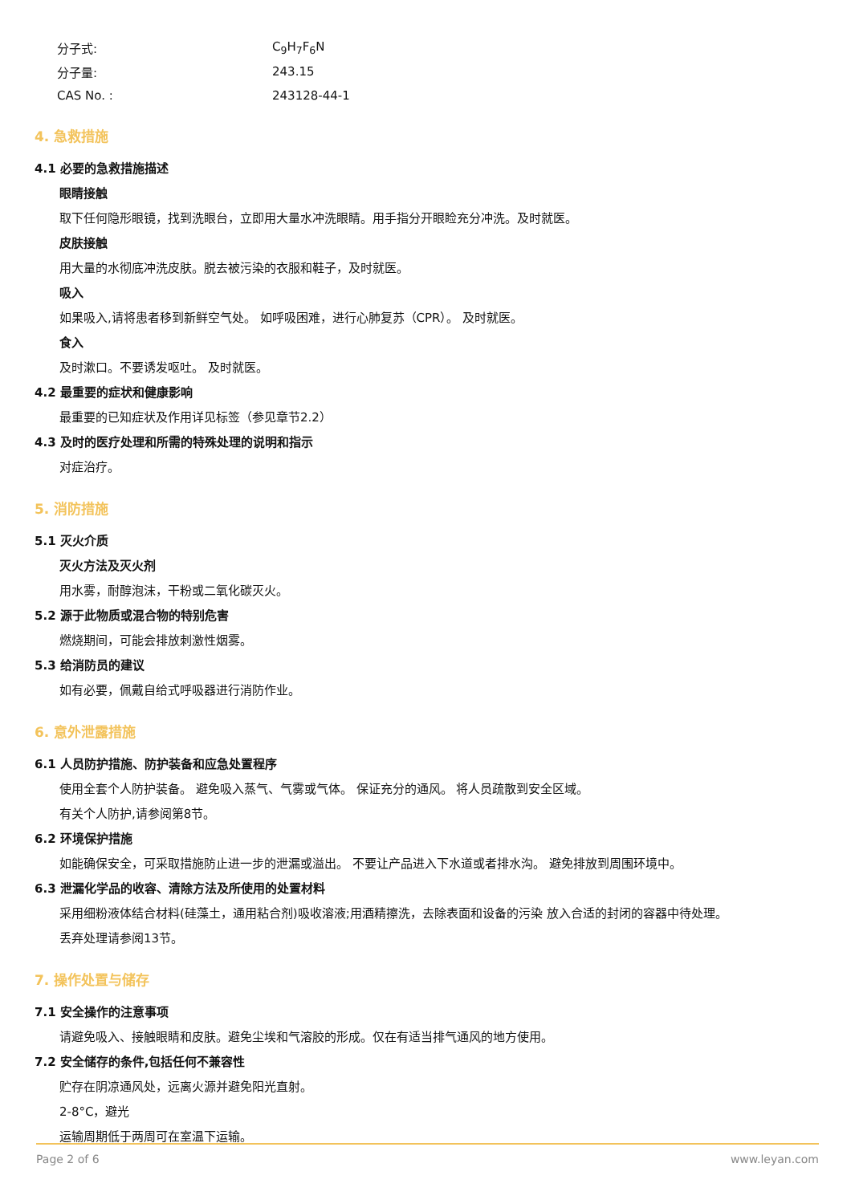分子式: C<sub>9</sub>H<sub>7</sub>F<sub>6</sub>N
分子量: 243.15
CAS No. : 243128-44-1
4. 急救措施
4.1 必要的急救措施描述
眼睛接触
取下任何隐形眼镜，找到洗眼台，立即用大量水冲洗眼睛。用手指分开眼睑充分冲洗。及时就医。
皮肤接触
用大量的水彻底冲洗皮肤。脱去被污染的衣服和鞋子，及时就医。
吸入
如果吸入,请将患者移到新鲜空气处。 如呼吸困难，进行心肺复苏（CPR）。 及时就医。
食入
及时漱口。不要诱发呕吐。 及时就医。
4.2 最重要的症状和健康影响
最重要的已知症状及作用详见标签（参见章节2.2）
4.3 及时的医疗处理和所需的特殊处理的说明和指示
对症治疗。
5. 消防措施
5.1 灭火介质
灭火方法及灭火剂
用水雾，耐醇泡沫，干粉或二氧化碳灭火。
5.2 源于此物质或混合物的特别危害
燃烧期间，可能会排放刺激性烟雾。
5.3 给消防员的建议
如有必要，佩戴自给式呼吸器进行消防作业。
6. 意外泄露措施
6.1 人员防护措施、防护装备和应急处置程序
使用全套个人防护装备。 避免吸入蒸气、气雾或气体。 保证充分的通风。 将人员疏散到安全区域。
有关个人防护,请参阅第8节。
6.2 环境保护措施
如能确保安全，可采取措施防止进一步的泄漏或溢出。 不要让产品进入下水道或者排水沟。 避免排放到周围环境中。
6.3 泄漏化学品的收容、清除方法及所使用的处置材料
采用细粉液体结合材料(硅藻土，通用粘合剂)吸收溶液;用酒精擦洗，去除表面和设备的污染 放入合适的封闭的容器中待处理。
丢弃处理请参阅13节。
7. 操作处置与储存
7.1 安全操作的注意事项
请避免吸入、接触眼睛和皮肤。避免尘埃和气溶胶的形成。仅在有适当排气通风的地方使用。
7.2 安全储存的条件,包括任何不兼容性
贮存在阴凉通风处，远离火源并避免阳光直射。
2-8°C，避光
运输周期低于两周可在室温下运输。
Page 2 of 6 www.leyan.com